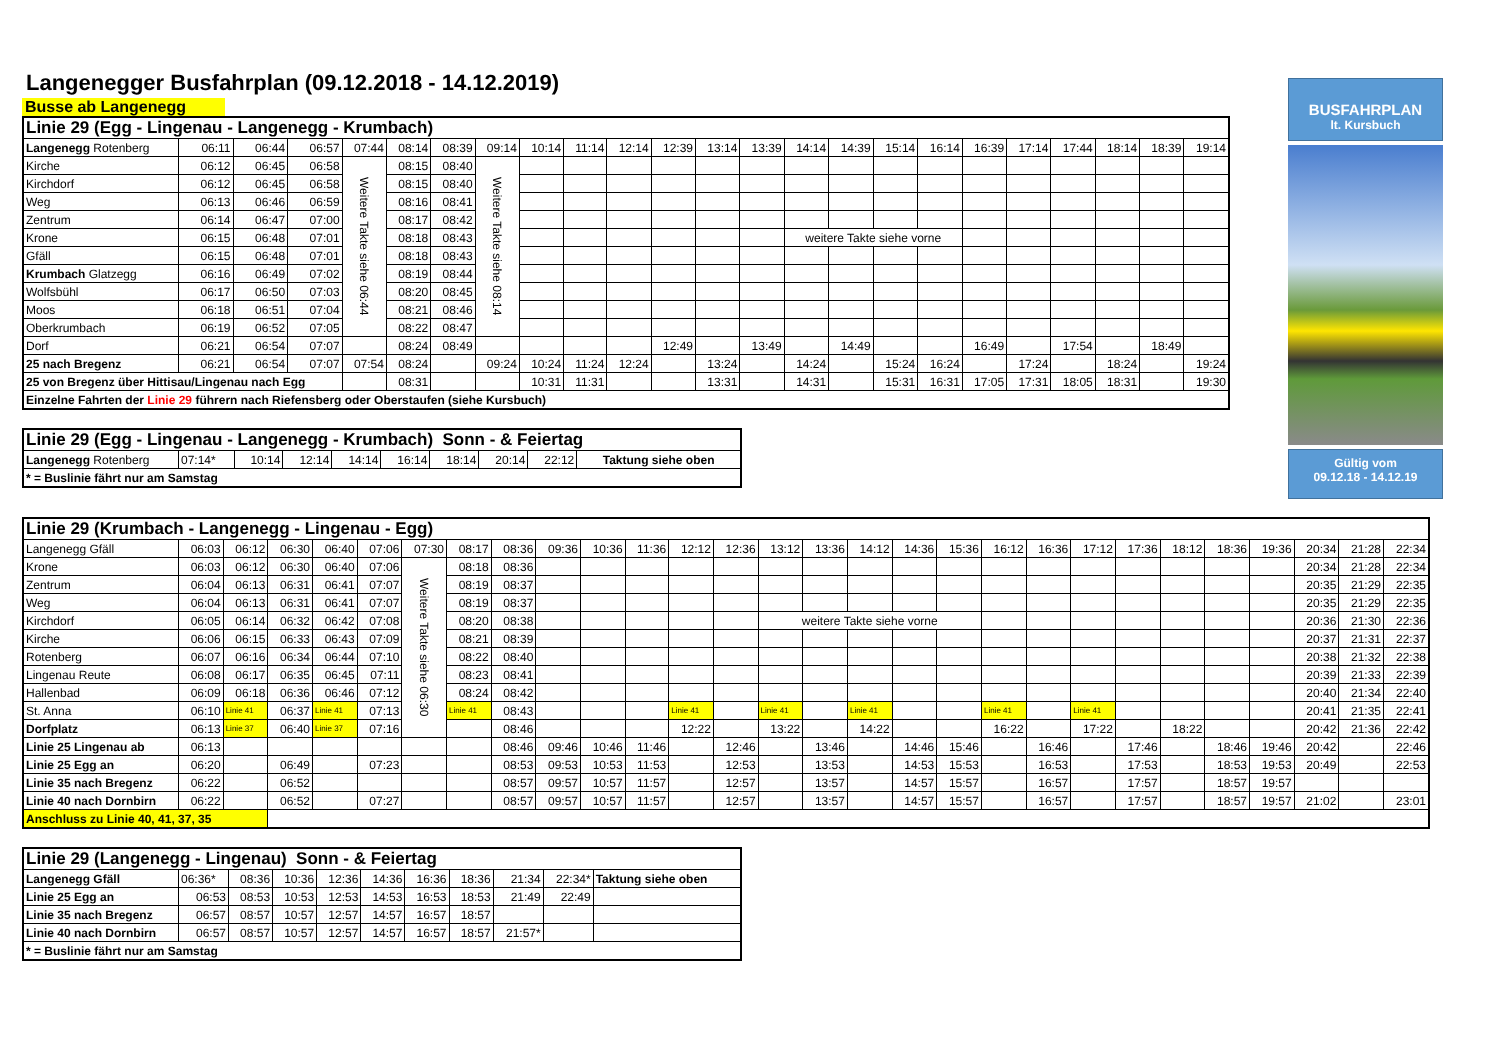Langenegger Busfahrplan (09.12.2018 - 14.12.2019)
Busse ab Langenegg
| Linie 29 (Egg - Lingenau - Langenegg - Krumbach) | | | | | | | | | | | | | | | | | | | | | | | |
| --- | --- | --- | --- | --- | --- | --- | --- | --- | --- | --- | --- | --- | --- | --- | --- | --- | --- | --- | --- | --- | --- | --- | --- |
| Langenegg Rotenberg | 06:11 | 06:44 | 06:57 | 07:44 | 08:14 | 08:39 | 09:14 | 10:14 | 11:14 | 12:14 | 12:39 | 13:14 | 13:39 | 14:14 | 14:39 | 15:14 | 16:14 | 16:39 | 17:14 | 17:44 | 18:14 | 18:39 | 19:14 |
| Kirche | 06:12 | 06:45 | 06:58 | Weitere Takte siehe 06:44 | 08:15 | 08:40 | Weitere Takte siehe 08:14 | | | | | | | | | | | | | | | | |
| Kirchdorf | 06:12 | 06:45 | 06:58 | | 08:15 | 08:40 | | | | | | | | | | | | | | | | | |
| Weg | 06:13 | 06:46 | 06:59 | | 08:16 | 08:41 | | | | | | | | | | | | | | | | | |
| Zentrum | 06:14 | 06:47 | 07:00 | | 08:17 | 08:42 | | | | | | | | | | | | | | | | | |
| Krone | 06:15 | 06:48 | 07:01 | | 08:18 | 08:43 | | | | | | | | weitere Takte siehe vorne | | | | | | | | | |
| Gfäll | 06:15 | 06:48 | 07:01 | | 08:18 | 08:43 | | | | | | | | | | | | | | | | | |
| Krumbach Glatzegg | 06:16 | 06:49 | 07:02 | | 08:19 | 08:44 | | | | | | | | | | | | | | | | | |
| Wolfsbühl | 06:17 | 06:50 | 07:03 | | 08:20 | 08:45 | | | | | | | | | | | | | | | | | |
| Moos | 06:18 | 06:51 | 07:04 | | 08:21 | 08:46 | | | | | | | | | | | | | | | | | |
| Oberkrumbach | 06:19 | 06:52 | 07:05 | | 08:22 | 08:47 | | | | | | | | | | | | | | | | | |
| Dorf | 06:21 | 06:54 | 07:07 | | 08:24 | 08:49 | | | | | 12:49 | | 13:49 | | 14:49 | | | 16:49 | | 17:54 | | 18:49 | |
| 25 nach Bregenz | 06:21 | 06:54 | 07:07 | 07:54 | 08:24 | | 09:24 | 10:24 | 11:24 | 12:24 | | 13:24 | | 14:24 | | 15:24 | 16:24 | | 17:24 | | 18:24 | | 19:24 |
| 25 von Bregenz über Hittisau/Lingenau nach Egg | | | | | 08:31 | | | 10:31 | 11:31 | | | 13:31 | | 14:31 | | 15:31 | 16:31 | 17:05 | 17:31 | 18:05 | 18:31 | | 19:30 |
| Einzelne Fahrten der Linie 29 führern nach Riefensberg oder Oberstaufen (siehe Kursbuch) | | | | | | | | | | | | | | | | | | | | | | | |
| Linie 29 (Egg - Lingenau - Langenegg - Krumbach) Sonn - & Feiertag | | | | | | | | | |
| --- | --- | --- | --- | --- | --- | --- | --- | --- | --- |
| Langenegg Rotenberg | 07:14* | 10:14 | 12:14 | 14:14 | 16:14 | 18:14 | 20:14 | 22:12 | Taktung siehe oben |
| * = Buslinie fährt nur am Samstag | | | | | | | | | |
BUSFAHRPLAN
lt. Kursbuch
Gültig vom
09.12.18 - 14.12.19
| Linie 29 (Krumbach - Langenegg - Lingenau - Egg) | | | | | | | | | | | | | | | | | | | | | | | | | | | | |
| --- | --- | --- | --- | --- | --- | --- | --- | --- | --- | --- | --- | --- | --- | --- | --- | --- | --- | --- | --- | --- | --- | --- | --- | --- | --- | --- | --- | --- |
| Langenegg Gfäll | 06:03 | 06:12 | 06:30 | 06:40 | 07:06 | 07:30 | 08:17 | 08:36 | 09:36 | 10:36 | 11:36 | 12:12 | 12:36 | 13:12 | 13:36 | 14:12 | 14:36 | 15:36 | 16:12 | 16:36 | 17:12 | 17:36 | 18:12 | 18:36 | 19:36 | 20:34 | 21:28 | 22:34 |
| Krone | 06:03 | 06:12 | 06:30 | 06:40 | 07:06 | Weitere Takte siehe 06:30 | 08:18 | 08:36 | | | | | | | | | | | | | | | | | | 20:34 | 21:28 | 22:34 |
| Zentrum | 06:04 | 06:13 | 06:31 | 06:41 | 07:07 | | 08:19 | 08:37 | | | | | | | | | | | | | | | | | | 20:35 | 21:29 | 22:35 |
| Weg | 06:04 | 06:13 | 06:31 | 06:41 | 07:07 | | 08:19 | 08:37 | | | | | | | | | | | | | | | | | | 20:35 | 21:29 | 22:35 |
| Kirchdorf | 06:05 | 06:14 | 06:32 | 06:42 | 07:08 | | 08:20 | 08:38 | | | | | | weitere Takte siehe vorne | | | | | | | | | | | | 20:36 | 21:30 | 22:36 |
| Kirche | 06:06 | 06:15 | 06:33 | 06:43 | 07:09 | | 08:21 | 08:39 | | | | | | | | | | | | | | | | | | 20:37 | 21:31 | 22:37 |
| Rotenberg | 06:07 | 06:16 | 06:34 | 06:44 | 07:10 | | 08:22 | 08:40 | | | | | | | | | | | | | | | | | | 20:38 | 21:32 | 22:38 |
| Lingenau Reute | 06:08 | 06:17 | 06:35 | 06:45 | 07:11 | | 08:23 | 08:41 | | | | | | | | | | | | | | | | | | 20:39 | 21:33 | 22:39 |
| Hallenbad | 06:09 | 06:18 | 06:36 | 06:46 | 07:12 | | 08:24 | 08:42 | | | | | | | | | | | | | | | | | | 20:40 | 21:34 | 22:40 |
| St. Anna | 06:10 | Linie 41 | 06:37 | Linie 41 | 07:13 | | Linie 41 | 08:43 | | | | Linie 41 | | Linie 41 | | Linie 41 | | | Linie 41 | | Linie 41 | | | | | 20:41 | 21:35 | 22:41 |
| Dorfplatz | 06:13 | Linie 37 | 06:40 | Linie 37 | 07:16 | | | 08:46 | | | | 12:22 | | 13:22 | | 14:22 | | | 16:22 | | 17:22 | | 18:22 | | | 20:42 | 21:36 | 22:42 |
| Linie 25 Lingenau ab | 06:13 | | | | | | | 08:46 | 09:46 | 10:46 | 11:46 | | 12:46 | | 13:46 | | 14:46 | 15:46 | | 16:46 | | 17:46 | | 18:46 | 19:46 | 20:42 | | 22:46 |
| Linie 25 Egg an | 06:20 | | 06:49 | | 07:23 | | | 08:53 | 09:53 | 10:53 | 11:53 | | 12:53 | | 13:53 | | 14:53 | 15:53 | | 16:53 | | 17:53 | | 18:53 | 19:53 | 20:49 | | 22:53 |
| Linie 35 nach Bregenz | 06:22 | | 06:52 | | | | | 08:57 | 09:57 | 10:57 | 11:57 | | 12:57 | | 13:57 | | 14:57 | 15:57 | | 16:57 | | 17:57 | | 18:57 | 19:57 | | | |
| Linie 40 nach Dornbirn | 06:22 | | 06:52 | | 07:27 | | | 08:57 | 09:57 | 10:57 | 11:57 | | 12:57 | | 13:57 | | 14:57 | 15:57 | | 16:57 | | 17:57 | | 18:57 | 19:57 | 21:02 | | 23:01 |
| Anschluss zu Linie 40, 41, 37, 35 | | | | | | | | | | | | | | | | | | | | | | | | | | | | |
| Linie 29 (Langenegg - Lingenau) Sonn - & Feiertag | | | | | | | | | | |
| --- | --- | --- | --- | --- | --- | --- | --- | --- | --- | --- |
| Langenegg Gfäll | 06:36* | 08:36 | 10:36 | 12:36 | 14:36 | 16:36 | 18:36 | 21:34 | 22:34* | Taktung siehe oben |
| Linie 25 Egg an | 06:53 | 08:53 | 10:53 | 12:53 | 14:53 | 16:53 | 18:53 | 21:49 | 22:49 | |
| Linie 35 nach Bregenz | 06:57 | 08:57 | 10:57 | 12:57 | 14:57 | 16:57 | 18:57 | | | |
| Linie 40 nach Dornbirn | 06:57 | 08:57 | 10:57 | 12:57 | 14:57 | 16:57 | 18:57 | 21:57* | | |
| * = Buslinie fährt nur am Samstag | | | | | | | | | | |